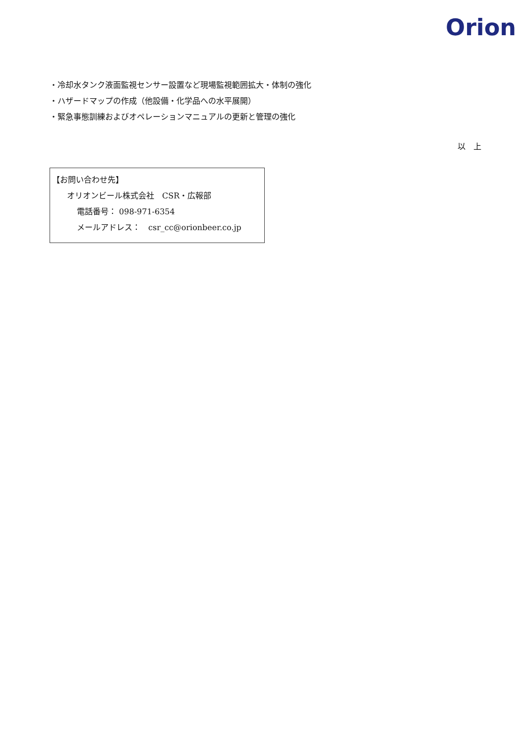Orion
・冷却水タンク液面監視センサー設置など現場監視範囲拡大・体制の強化
・ハザードマップの作成（他設備・化学品への水平展開）
・緊急事態訓練およびオペレーションマニュアルの更新と管理の強化
以　上
【お問い合わせ先】
オリオンビール株式会社　CSR・広報部
電話番号： 098-971-6354
メールアドレス：　csr_cc@orionbeer.co.jp